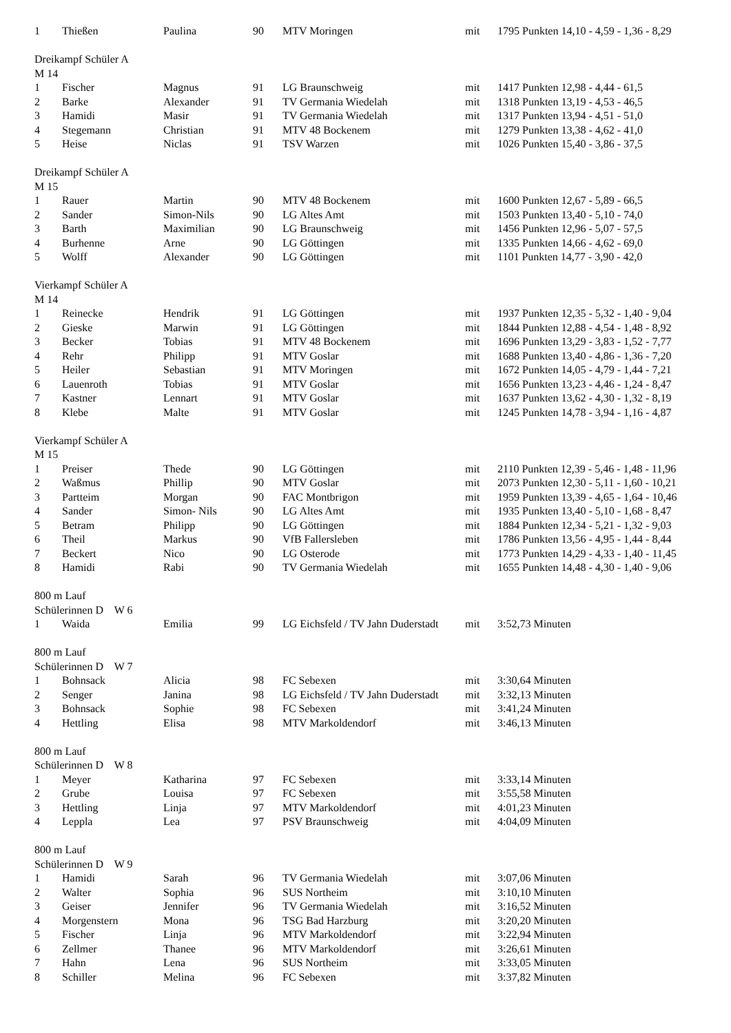| 1 | Thießen | Paulina | 90 | MTV Moringen | mit | 1795 Punkten 14,10 - 4,59 - 1,36 - 8,29 |
| Dreikampf Schüler A | | | | | | |
| M 14 | | | | | | |
| 1 | Fischer | Magnus | 91 | LG Braunschweig | mit | 1417 Punkten 12,98 - 4,44 - 61,5 |
| 2 | Barke | Alexander | 91 | TV Germania Wiedelah | mit | 1318 Punkten 13,19 - 4,53 - 46,5 |
| 3 | Hamidi | Masir | 91 | TV Germania Wiedelah | mit | 1317 Punkten 13,94 - 4,51 - 51,0 |
| 4 | Stegemann | Christian | 91 | MTV 48 Bockenem | mit | 1279 Punkten 13,38 - 4,62 - 41,0 |
| 5 | Heise | Niclas | 91 | TSV Warzen | mit | 1026 Punkten 15,40 - 3,86 - 37,5 |
| Dreikampf Schüler A | | | | | | |
| M 15 | | | | | | |
| 1 | Rauer | Martin | 90 | MTV 48 Bockenem | mit | 1600 Punkten 12,67 - 5,89 - 66,5 |
| 2 | Sander | Simon-Nils | 90 | LG Altes Amt | mit | 1503 Punkten 13,40 - 5,10 - 74,0 |
| 3 | Barth | Maximilian | 90 | LG Braunschweig | mit | 1456 Punkten 12,96 - 5,07 - 57,5 |
| 4 | Burhenne | Arne | 90 | LG Göttingen | mit | 1335 Punkten 14,66 - 4,62 - 69,0 |
| 5 | Wolff | Alexander | 90 | LG Göttingen | mit | 1101 Punkten 14,77 - 3,90 - 42,0 |
| Vierkampf Schüler A | | | | | | |
| M 14 | | | | | | |
| 1 | Reinecke | Hendrik | 91 | LG Göttingen | mit | 1937 Punkten 12,35 - 5,32 - 1,40 - 9,04 |
| 2 | Gieske | Marwin | 91 | LG Göttingen | mit | 1844 Punkten 12,88 - 4,54 - 1,48 - 8,92 |
| 3 | Becker | Tobias | 91 | MTV 48 Bockenem | mit | 1696 Punkten 13,29 - 3,83 - 1,52 - 7,77 |
| 4 | Rehr | Philipp | 91 | MTV Goslar | mit | 1688 Punkten 13,40 - 4,86 - 1,36 - 7,20 |
| 5 | Heiler | Sebastian | 91 | MTV Moringen | mit | 1672 Punkten 14,05 - 4,79 - 1,44 - 7,21 |
| 6 | Lauenroth | Tobias | 91 | MTV Goslar | mit | 1656 Punkten 13,23 - 4,46 - 1,24 - 8,47 |
| 7 | Kastner | Lennart | 91 | MTV Goslar | mit | 1637 Punkten 13,62 - 4,30 - 1,32 - 8,19 |
| 8 | Klebe | Malte | 91 | MTV Goslar | mit | 1245 Punkten 14,78 - 3,94 - 1,16 - 4,87 |
| Vierkampf Schüler A | | | | | | |
| M 15 | | | | | | |
| 1 | Preiser | Thede | 90 | LG Göttingen | mit | 2110 Punkten 12,39 - 5,46 - 1,48 - 11,96 |
| 2 | Waßmus | Phillip | 90 | MTV Goslar | mit | 2073 Punkten 12,30 - 5,11 - 1,60 - 10,21 |
| 3 | Partteim | Morgan | 90 | FAC Montbrigon | mit | 1959 Punkten 13,39 - 4,65 - 1,64 - 10,46 |
| 4 | Sander | Simon- Nils | 90 | LG Altes Amt | mit | 1935 Punkten 13,40 - 5,10 - 1,68 - 8,47 |
| 5 | Betram | Philipp | 90 | LG Göttingen | mit | 1884 Punkten 12,34 - 5,21 - 1,32 - 9,03 |
| 6 | Theil | Markus | 90 | VfB Fallersleben | mit | 1786 Punkten 13,56 - 4,95 - 1,44 - 8,44 |
| 7 | Beckert | Nico | 90 | LG Osterode | mit | 1773 Punkten 14,29 - 4,33 - 1,40 - 11,45 |
| 8 | Hamidi | Rabi | 90 | TV Germania Wiedelah | mit | 1655 Punkten 14,48 - 4,30 - 1,40 - 9,06 |
| 800 m Lauf | | | | | | |
| Schülerinnen D W 6 | | | | | | |
| 1 | Waida | Emilia | 99 | LG Eichsfeld / TV Jahn Duderstadt | mit | 3:52,73 Minuten |
| 800 m Lauf | | | | | | |
| Schülerinnen D W 7 | | | | | | |
| 1 | Bohnsack | Alicia | 98 | FC Sebexen | mit | 3:30,64 Minuten |
| 2 | Senger | Janina | 98 | LG Eichsfeld / TV Jahn Duderstadt | mit | 3:32,13 Minuten |
| 3 | Bohnsack | Sophie | 98 | FC Sebexen | mit | 3:41,24 Minuten |
| 4 | Hettling | Elisa | 98 | MTV Markoldendorf | mit | 3:46,13 Minuten |
| 800 m Lauf | | | | | | |
| Schülerinnen D W 8 | | | | | | |
| 1 | Meyer | Katharina | 97 | FC Sebexen | mit | 3:33,14 Minuten |
| 2 | Grube | Louisa | 97 | FC Sebexen | mit | 3:55,58 Minuten |
| 3 | Hettling | Linja | 97 | MTV Markoldendorf | mit | 4:01,23 Minuten |
| 4 | Leppla | Lea | 97 | PSV Braunschweig | mit | 4:04,09 Minuten |
| 800 m Lauf | | | | | | |
| Schülerinnen D W 9 | | | | | | |
| 1 | Hamidi | Sarah | 96 | TV Germania Wiedelah | mit | 3:07,06 Minuten |
| 2 | Walter | Sophia | 96 | SUS Northeim | mit | 3:10,10 Minuten |
| 3 | Geiser | Jennifer | 96 | TV Germania Wiedelah | mit | 3:16,52 Minuten |
| 4 | Morgenstern | Mona | 96 | TSG Bad Harzburg | mit | 3:20,20 Minuten |
| 5 | Fischer | Linja | 96 | MTV Markoldendorf | mit | 3:22,94 Minuten |
| 6 | Zellmer | Thanee | 96 | MTV Markoldendorf | mit | 3:26,61 Minuten |
| 7 | Hahn | Lena | 96 | SUS Northeim | mit | 3:33,05 Minuten |
| 8 | Schiller | Melina | 96 | FC Sebexen | mit | 3:37,82 Minuten |